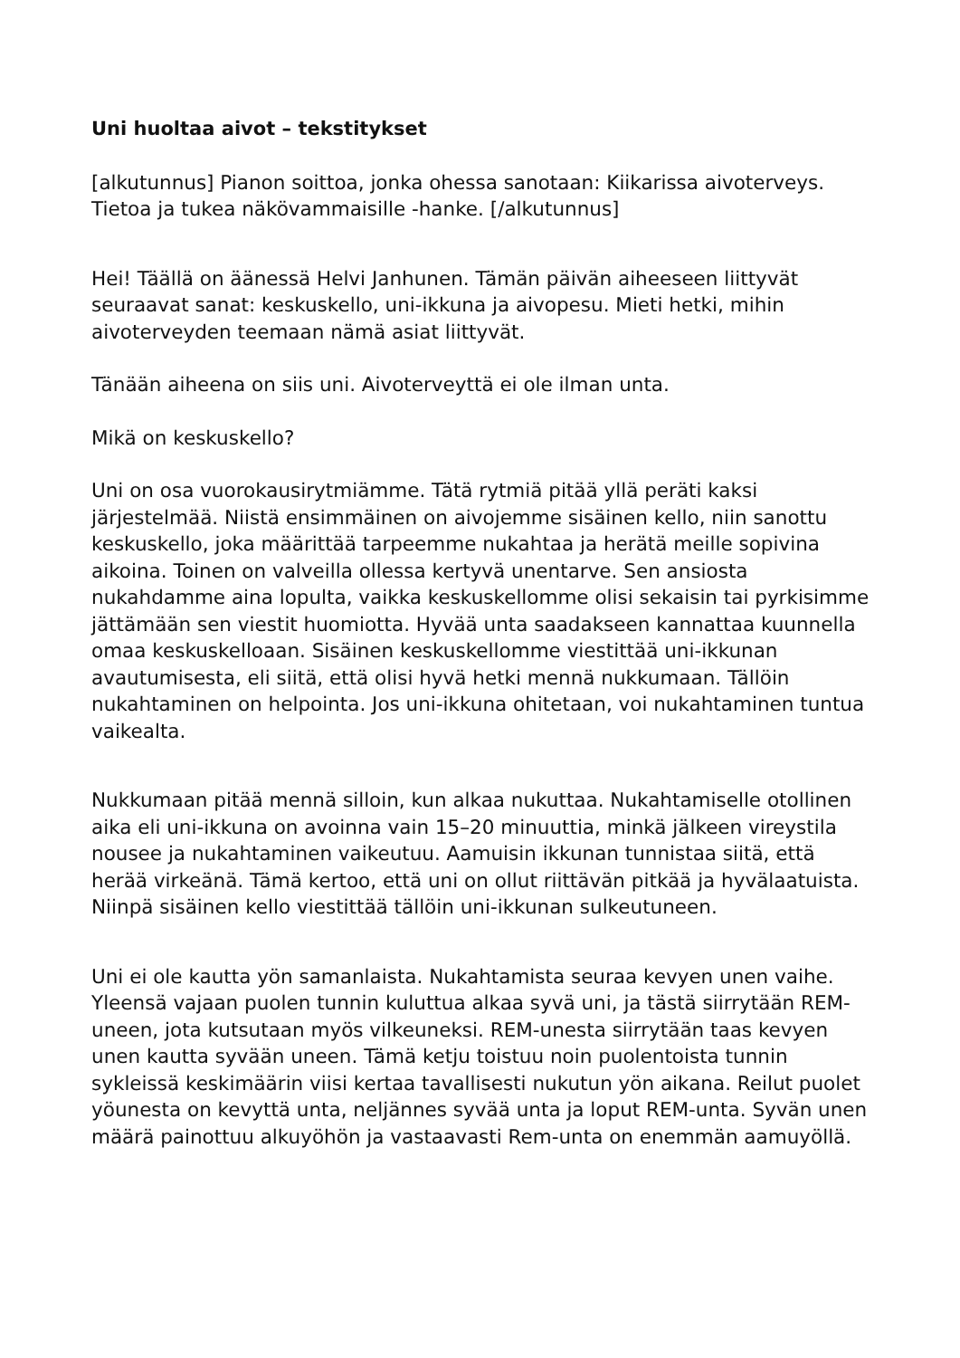Uni huoltaa aivot – tekstitykset
[alkutunnus] Pianon soittoa, jonka ohessa sanotaan: Kiikarissa aivoterveys. Tietoa ja tukea näkövammaisille -hanke. [/alkutunnus]
Hei! Täällä on äänessä Helvi Janhunen. Tämän päivän aiheeseen liittyvät seuraavat sanat: keskuskello, uni-ikkuna ja aivopesu. Mieti hetki, mihin aivoterveyden teemaan nämä asiat liittyvät.
Tänään aiheena on siis uni. Aivoterveyttä ei ole ilman unta.
Mikä on keskuskello?
Uni on osa vuorokausirytmiämme. Tätä rytmiä pitää yllä peräti kaksi järjestelmää. Niistä ensimmäinen on aivojemme sisäinen kello, niin sanottu keskuskello, joka määrittää tarpeemme nukahtaa ja herätä meille sopivina aikoina. Toinen on valveilla ollessa kertyvä unentarve. Sen ansiosta nukahdamme aina lopulta, vaikka keskuskellomme olisi sekaisin tai pyrkisimme jättämään sen viestit huomiotta. Hyvää unta saadakseen kannattaa kuunnella omaa keskuskelloaan. Sisäinen keskuskellomme viestittää uni-ikkunan avautumisesta, eli siitä, että olisi hyvä hetki mennä nukkumaan. Tällöin nukahtaminen on helpointa. Jos uni-ikkuna ohitetaan, voi nukahtaminen tuntua vaikealta.
Nukkumaan pitää mennä silloin, kun alkaa nukuttaa. Nukahtamiselle otollinen aika eli uni-ikkuna on avoinna vain 15–20 minuuttia, minkä jälkeen vireystila nousee ja nukahtaminen vaikeutuu. Aamuisin ikkunan tunnistaa siitä, että herää virkeänä. Tämä kertoo, että uni on ollut riittävän pitkää ja hyvälaatuista. Niinpä sisäinen kello viestittää tällöin uni-ikkunan sulkeutuneen.
Uni ei ole kautta yön samanlaista. Nukahtamista seuraa kevyen unen vaihe. Yleensä vajaan puolen tunnin kuluttua alkaa syvä uni, ja tästä siirrytään REM-uneen, jota kutsutaan myös vilkeuneksi. REM-unesta siirrytään taas kevyen unen kautta syvään uneen. Tämä ketju toistuu noin puolentoista tunnin sykleissä keskimäärin viisi kertaa tavallisesti nukutun yön aikana. Reilut puolet yöunesta on kevyttä unta, neljännes syvää unta ja loput REM-unta. Syvän unen määrä painottuu alkuyöhön ja vastaavasti Rem-unta on enemmän aamuyöllä.